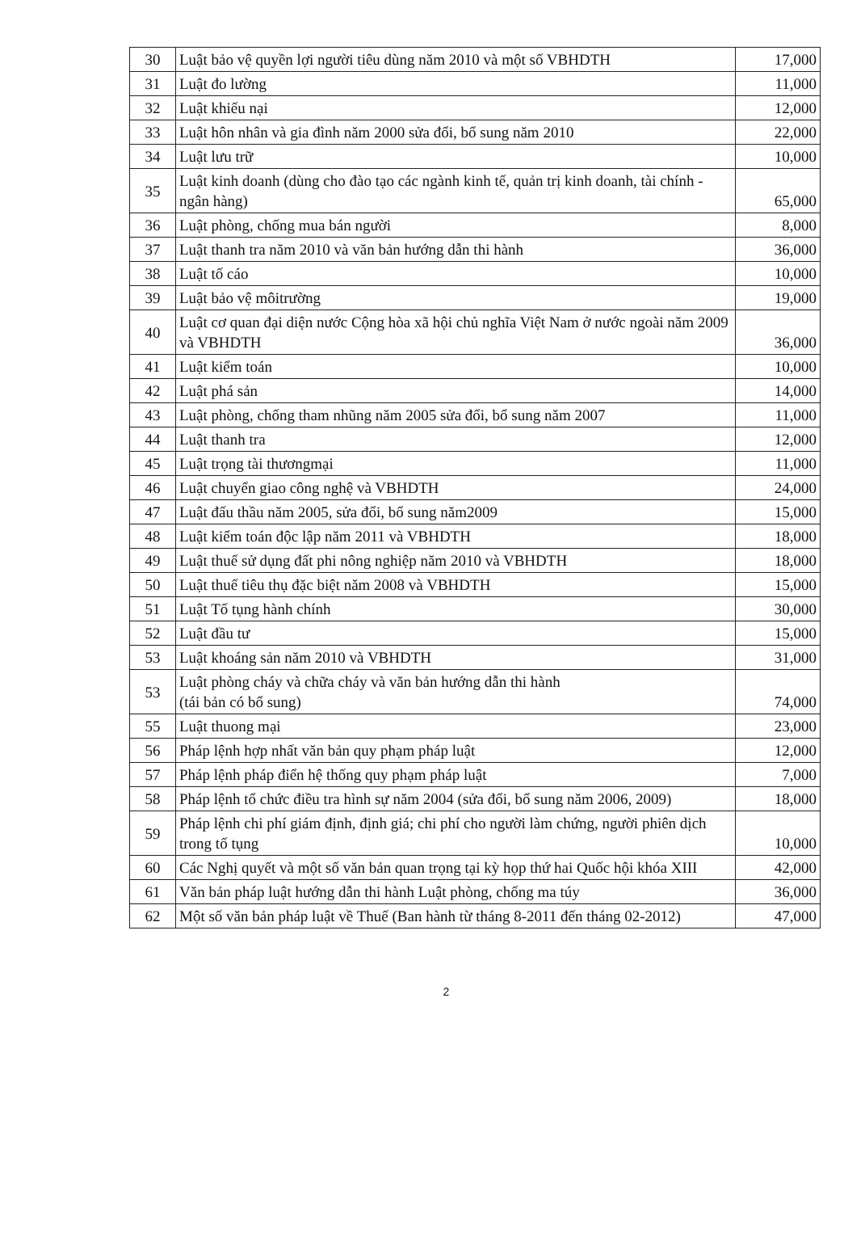| 30 | Luật bảo vệ quyền lợi người tiêu dùng năm 2010 và một số VBHDTH | 17,000 |
| 31 | Luật đo lường | 11,000 |
| 32 | Luật khiếu nại | 12,000 |
| 33 | Luật hôn nhân và gia đình năm 2000 sửa đổi, bổ sung năm 2010 | 22,000 |
| 34 | Luật lưu trữ | 10,000 |
| 35 | Luật kinh doanh (dùng cho đào tạo các ngành kinh tế, quản trị kinh doanh, tài chính - ngân hàng) | 65,000 |
| 36 | Luật phòng, chống mua bán người | 8,000 |
| 37 | Luật thanh tra năm 2010 và văn bản hướng dẫn thi hành | 36,000 |
| 38 | Luật tố cáo | 10,000 |
| 39 | Luật bảo vệ môitrường | 19,000 |
| 40 | Luật cơ quan đại diện nước Cộng hòa xã hội chủ nghĩa Việt Nam ở nước ngoài năm 2009 và VBHDTH | 36,000 |
| 41 | Luật kiểm toán | 10,000 |
| 42 | Luật phá sản | 14,000 |
| 43 | Luật phòng, chống tham nhũng năm 2005 sửa đổi, bổ sung năm 2007 | 11,000 |
| 44 | Luật thanh tra | 12,000 |
| 45 | Luật trọng tài thươngmại | 11,000 |
| 46 | Luật chuyển giao công nghệ và VBHDTH | 24,000 |
| 47 | Luật đấu thầu năm 2005, sửa đổi, bổ sung năm2009 | 15,000 |
| 48 | Luật kiểm toán độc lập năm 2011 và VBHDTH | 18,000 |
| 49 | Luật thuế sử dụng đất phi nông nghiệp năm 2010 và VBHDTH | 18,000 |
| 50 | Luật thuế tiêu thụ đặc biệt năm 2008 và VBHDTH | 15,000 |
| 51 | Luật Tố tụng hành chính | 30,000 |
| 52 | Luật đầu tư | 15,000 |
| 53 | Luật khoáng sản năm 2010 và VBHDTH | 31,000 |
| 53 | Luật phòng cháy và chữa cháy và văn bản hướng dẫn thi hành (tái bản có bổ sung) | 74,000 |
| 55 | Luật thuong mại | 23,000 |
| 56 | Pháp lệnh hợp nhất văn bản quy phạm pháp luật | 12,000 |
| 57 | Pháp lệnh pháp điển hệ thống quy phạm pháp luật | 7,000 |
| 58 | Pháp lệnh tổ chức điều tra hình sự năm 2004 (sửa đổi, bổ sung năm 2006, 2009) | 18,000 |
| 59 | Pháp lệnh chi phí giám định, định giá; chi phí cho người làm chứng, người phiên dịch trong tố tụng | 10,000 |
| 60 | Các Nghị quyết và một số văn bản quan trọng tại kỳ họp thứ hai Quốc hội khóa XIII | 42,000 |
| 61 | Văn bản pháp luật hướng dẫn thi hành Luật phòng, chống ma túy | 36,000 |
| 62 | Một số văn bản pháp luật về Thuế (Ban hành từ tháng 8-2011 đến tháng 02-2012) | 47,000 |
2